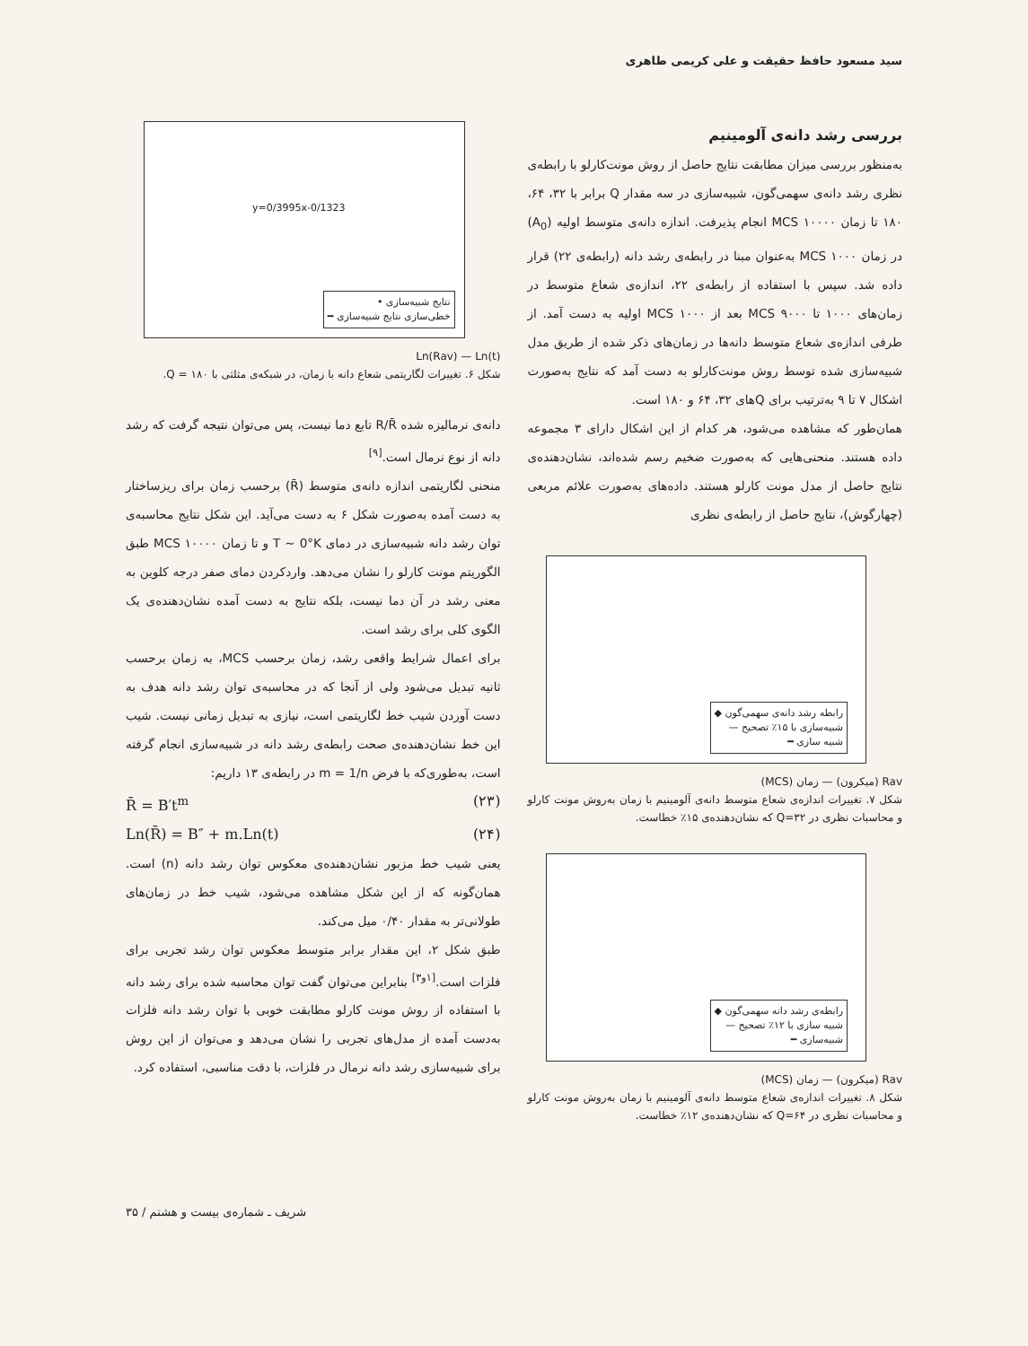سید مسعود حافظ حقیقت و علی کریمی طاهری
بررسی رشد دانه‌ی آلومینیم
به‌منظور بررسی میزان مطابقت نتایج حاصل از روش مونت‌کارلو با رابطه‌ی نظری رشد دانه‌ی سهمی‌گون، شبیه‌سازی در سه مقدار Q برابر با ۳۲، ۶۴، ۱۸۰ تا زمان MCS ۱۰۰۰۰ انجام پذیرفت. اندازه دانه‌ی متوسط اولیه (A<sub>0</sub>) در زمان MCS ۱۰۰۰ به‌عنوان مبنا در رابطه‌ی رشد دانه (رابطه‌ی ۲۲) قرار داده شد. سپس با استفاده از رابطه‌ی ۲۲، اندازه‌ی شعاع متوسط در زمان‌های ۱۰۰۰ تا ۹۰۰۰ MCS بعد از MCS ۱۰۰۰ اولیه به دست آمد. از طرفی اندازه‌ی شعاع متوسط دانه‌ها در زمان‌های ذکر شده از طریق مدل شبیه‌سازی شده توسط روش مونت‌کارلو به دست آمد که نتایج به‌صورت اشکال ۷ تا ۹ به‌ترتیب برای Qهای ۳۲، ۶۴ و ۱۸۰ است.
همان‌طور که مشاهده می‌شود، هر کدام از این اشکال دارای ۳ مجموعه داده هستند. منحنی‌هایی که به‌صورت ضخیم رسم شده‌اند، نشان‌دهنده‌ی نتایج حاصل از مدل مونت کارلو هستند. داده‌های به‌صورت علائم مربعی (چهارگوش)، نتایج حاصل از رابطه‌ی نظری
رابطه رشد دانه‌ی سهمی‌گون ◆
شبیه‌سازی با ۱۵٪ تصحیح —
شبیه سازی ━
Rav (میکرون) — زمان (MCS)
شکل ۷. تغییرات اندازه‌ی شعاع متوسط دانه‌ی آلومینیم با زمان به‌روش مونت کارلو و محاسبات نظری در Q=۳۲ که نشان‌دهنده‌ی ۱۵٪ خطاست.
رابطه‌ی رشد دانه سهمی‌گون ◆
شبیه سازی با ۱۲٪ تصحیح —
شبیه‌سازی ━
Rav (میکرون) — زمان (MCS)
شکل ۸. تغییرات اندازه‌ی شعاع متوسط دانه‌ی آلومینیم با زمان به‌روش مونت کارلو و محاسبات نظری در Q=۶۴ که نشان‌دهنده‌ی ۱۲٪ خطاست.
y=0/3995x-0/1323
نتایج شبیه‌سازی •
خطی‌سازی نتایج شبیه‌سازی ━
Ln(Rav) — Ln(t)
شکل ۶. تغییرات لگاریتمی شعاع دانه با زمان، در شبکه‌ی مثلثی با Q = ۱۸۰.
دانه‌ی نرمالیزه شده R/R̄ تابع دما نیست، پس می‌توان نتیجه گرفت که رشد دانه از نوع نرمال است.<sup>[۹]</sup>
منحنی لگاریتمی اندازه دانه‌ی متوسط (R̄) برحسب زمان برای ریزساختار به دست آمده به‌صورت شکل ۶ به دست می‌آید. این شکل نتایج محاسبه‌ی توان رشد دانه شبیه‌سازی در دمای T ~ 0°K و تا زمان MCS ۱۰۰۰۰ طبق الگوریتم مونت کارلو را نشان می‌دهد. واردکردن دمای صفر درجه کلوین به معنی رشد در آن دما نیست، بلکه نتایج به دست آمده نشان‌دهنده‌ی یک الگوی کلی برای رشد است.
برای اعمال شرایط واقعی رشد، زمان برحسب MCS، به زمان برحسب ثانیه تبدیل می‌شود ولی از آنجا که در محاسبه‌ی توان رشد دانه هدف به دست آوردن شیب خط لگاریتمی است، نیازی به تبدیل زمانی نیست. شیب این خط نشان‌دهنده‌ی صحت رابطه‌ی رشد دانه در شبیه‌سازی انجام گرفته است، به‌طوری‌که با فرض m = 1/n در رابطه‌ی ۱۳ داریم:
R̄ = B′t<sup>m</sup> (۲۳)
Ln(R̄) = B″ + m.Ln(t) (۲۴)
یعنی شیب خط مزبور نشان‌دهنده‌ی معکوس توان رشد دانه (n) است. همان‌گونه که از این شکل مشاهده می‌شود، شیب خط در زمان‌های طولانی‌تر به مقدار ۰/۴۰ میل می‌کند.
طبق شکل ۲، این مقدار برابر متوسط معکوس توان رشد تجربی برای فلزات است.<sup>[۱و۳]</sup> بنابراین می‌توان گفت توان محاسبه شده برای رشد دانه با استفاده از روش مونت کارلو مطابقت خوبی با توان رشد دانه فلزات به‌دست آمده از مدل‌های تجربی را نشان می‌دهد و می‌توان از این روش برای شبیه‌سازی رشد دانه نرمال در فلزات، با دقت مناسبی، استفاده کرد.
شریف ـ شماره‌ی بیست و هشتم / ۳۵